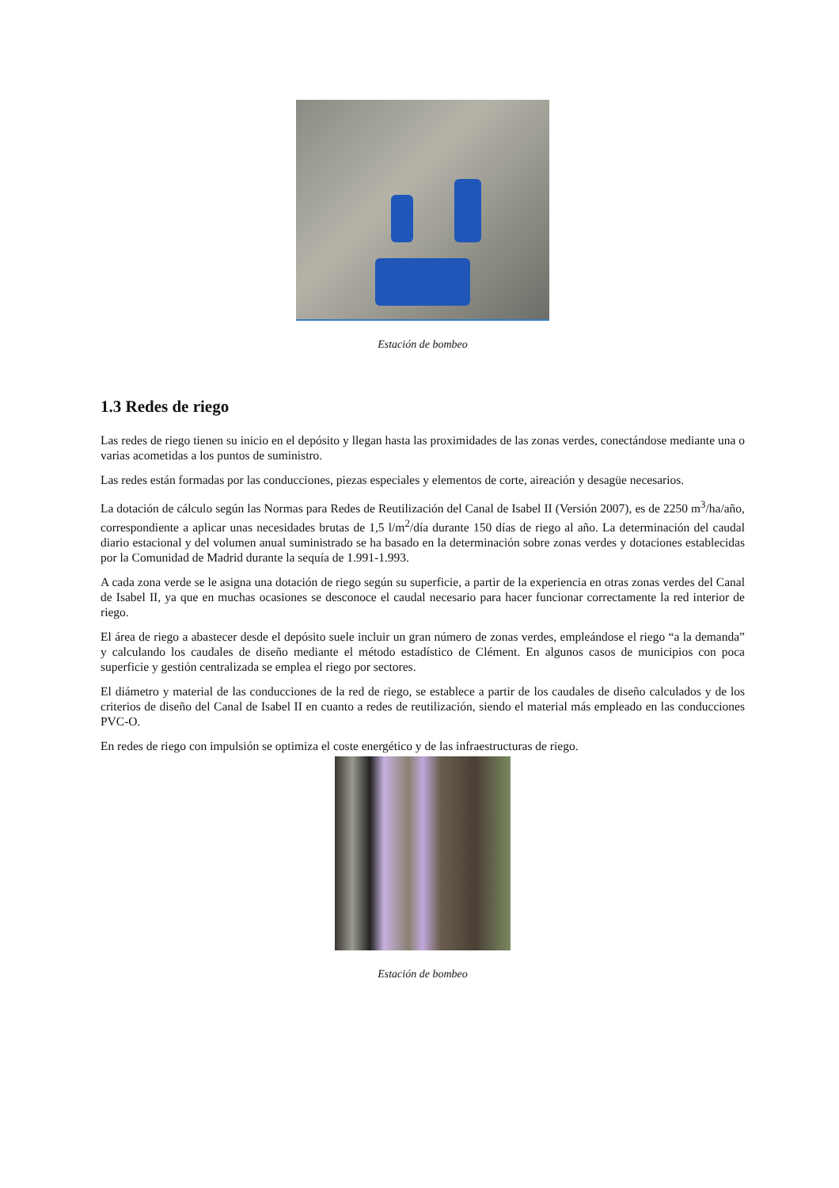Estación de bombeo
1.3 Redes de riego
Las redes de riego tienen su inicio en el depósito y llegan hasta las proximidades de las zonas verdes, conectándose mediante una o varias acometidas a los puntos de suministro.
Las redes están formadas por las conducciones, piezas especiales y elementos de corte, aireación y desagüe necesarios.
La dotación de cálculo según las Normas para Redes de Reutilización del Canal de Isabel II (Versión 2007), es de 2250 m<sup>3</sup>/ha/año, correspondiente a aplicar unas necesidades brutas de 1,5 l/m<sup>2</sup>/día durante 150 días de riego al año. La determinación del caudal diario estacional y del volumen anual suministrado se ha basado en la determinación sobre zonas verdes y dotaciones establecidas por la Comunidad de Madrid durante la sequía de 1.991-1.993.
A cada zona verde se le asigna una dotación de riego según su superficie, a partir de la experiencia en otras zonas verdes del Canal de Isabel II, ya que en muchas ocasiones se desconoce el caudal necesario para hacer funcionar correctamente la red interior de riego.
El área de riego a abastecer desde el depósito suele incluir un gran número de zonas verdes, empleándose el riego “a la demanda” y calculando los caudales de diseño mediante el método estadístico de Clément. En algunos casos de municipios con poca superficie y gestión centralizada se emplea el riego por sectores.
El diámetro y material de las conducciones de la red de riego, se establece a partir de los caudales de diseño calculados y de los criterios de diseño del Canal de Isabel II en cuanto a redes de reutilización, siendo el material más empleado en las conducciones PVC-O.
En redes de riego con impulsión se optimiza el coste energético y de las infraestructuras de riego.
Estación de bombeo